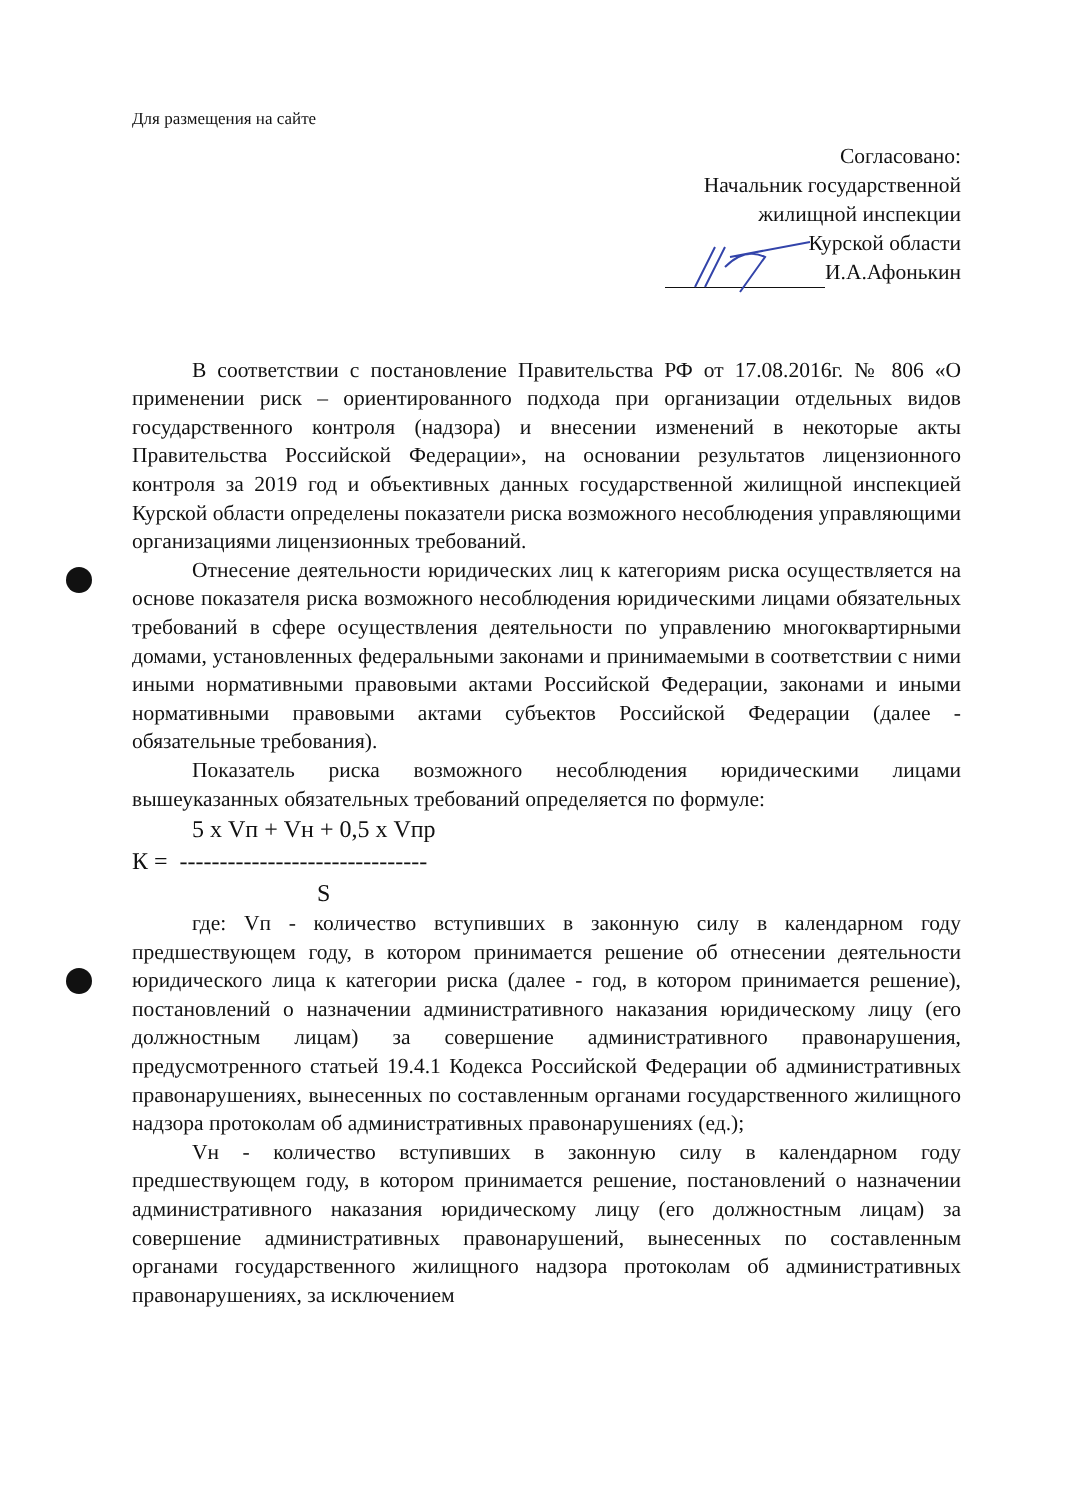Для размещения на сайте
Согласовано:
Начальник государственной
жилищной инспекции
Курской области
И.А.Афонькин
В соответствии с постановление Правительства РФ от 17.08.2016г. № 806 «О применении риск – ориентированного подхода при организации отдельных видов государственного контроля (надзора) и внесении изменений в некоторые акты Правительства Российской Федерации», на основании результатов лицензионного контроля за 2019 год и объективных данных государственной жилищной инспекцией Курской области определены показатели риска возможного несоблюдения управляющими организациями лицензионных требований.
Отнесение деятельности юридических лиц к категориям риска осуществляется на основе показателя риска возможного несоблюдения юридическими лицами обязательных требований в сфере осуществления деятельности по управлению многоквартирными домами, установленных федеральными законами и принимаемыми в соответствии с ними иными нормативными правовыми актами Российской Федерации, законами и иными нормативными правовыми актами субъектов Российской Федерации (далее - обязательные требования).
Показатель риска возможного несоблюдения юридическими лицами вышеуказанных обязательных требований определяется по формуле:
5 х Vп + Vн + 0,5 х Vпр
К = -------------------------------
S
где: Vп - количество вступивших в законную силу в календарном году предшествующем году, в котором принимается решение об отнесении деятельности юридического лица к категории риска (далее - год, в котором принимается решение), постановлений о назначении административного наказания юридическому лицу (его должностным лицам) за совершение административного правонарушения, предусмотренного статьей 19.4.1 Кодекса Российской Федерации об административных правонарушениях, вынесенных по составленным органами государственного жилищного надзора протоколам об административных правонарушениях (ед.);
Vн - количество вступивших в законную силу в календарном году предшествующем году, в котором принимается решение, постановлений о назначении административного наказания юридическому лицу (его должностным лицам) за совершение административных правонарушений, вынесенных по составленным органами государственного жилищного надзора протоколам об административных правонарушениях, за исключением